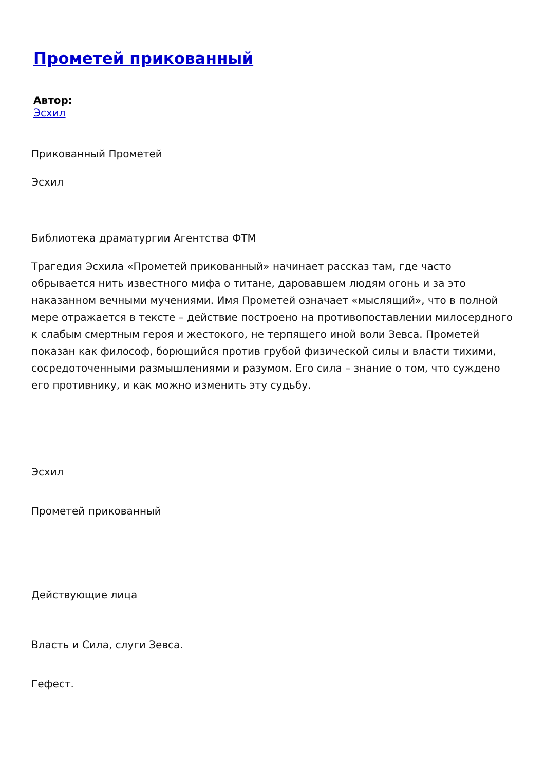Прометей прикованный
Автор:
Эсхил
Прикованный Прометей
Эсхил
Библиотека драматургии Агентства ФТМ
Трагедия Эсхила «Прометей прикованный» начинает рассказ там, где часто обрывается нить известного мифа о титане, даровавшем людям огонь и за это наказанном вечными мучениями. Имя Прометей означает «мыслящий», что в полной мере отражается в тексте – действие построено на противопоставлении милосердного к слабым смертным героя и жестокого, не терпящего иной воли Зевса. Прометей показан как философ, борющийся против грубой физической силы и власти тихими, сосредоточенными размышлениями и разумом. Его сила – знание о том, что суждено его противнику, и как можно изменить эту судьбу.
Эсхил
Прометей прикованный
Действующие лица
Власть и Сила, слуги Зевса.
Гефест.